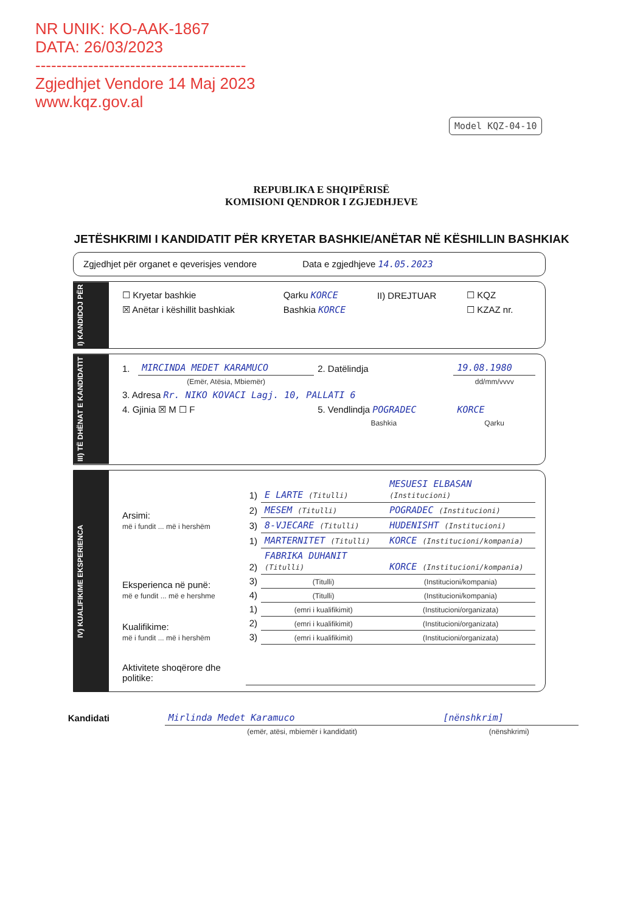NR UNIK: KO-AAK-1867
DATA: 26/03/2023
----------------------------------------
Zgjedhjet Vendore 14 Maj 2023
www.kqz.gov.al
Model KQZ-04-10
REPUBLIKA E SHQIPËRISË
KOMISIONI QENDROR I ZGJEDHJEVE
JETËSHKRIMI I KANDIDATIT PËR KRYETAR BASHKIE/ANËTAR NË KËSHILLIN BASHKIAK
Zgjedhjet për organet e qeverisjes vendore Data e zgjedhjeve 14.05.2023
I) KANDIDOJ PËR
| ☐ Kryetar bashkie | Qarku KORCE | II) DREJTUAR | ☐ KQZ |
| ☒ Anëtar i këshillit bashkiak | Bashkia KORCE | | ☐ KZAZ nr. |
III) TË DHËNAT E KANDIDATIT
| 1. | MIRCINDA MEDET KARAMUCO | 2. Datëlindja | 19.08.1980 |
| | (Emër, Atësia, Mbiemër) | | dd/mm/vvvv |
| 3. Adresa Rr. NIKO KOVACI Lagj. 10, PALLATI 6 | | | |
| 4. Gjinia ☒ M ☐ F | | 5. Vendlindja POGRADEC | KORCE |
| | | Bashkia | Qarku |
IV) KUALIFIKIME EKSPERIENCA
| Arsimi: më i fundit ... më i hershëm | 1) | E LARTE (Titulli) | MESUESI ELBASAN (Institucioni) |
| | 2) | MESEM (Titulli) | POGRADEC (Institucioni) |
| | 3) | 8-VJECARE (Titulli) | HUDENISHT (Institucioni) |
| Eksperienca në punë: më e fundit ... më e hershme | 1) | MARTERNITET (Titulli) | KORCE (Institucioni/kompania) |
| | 2) | FABRIKA DUHANIT (Titulli) | KORCE (Institucioni/kompania) |
| | 3) | (Titulli) | (Institucioni/kompania) |
| | 4) | (Titulli) | (Institucioni/kompania) |
| Kualifikime: më i fundit ... më i hershëm | 1) | (emri i kualifikimit) | (Institucioni/organizata) |
| | 2) | (emri i kualifikimit) | (Institucioni/organizata) |
| | 3) | (emri i kualifikimit) | (Institucioni/organizata) |
| Aktivitete shoqërore dhe politike: | | | |
| Kandidati | Mirlinda Medet Karamuco | [nënshkrim] |
| | (emër, atësi, mbiemër i kandidatit) | (nënshkrimi) |